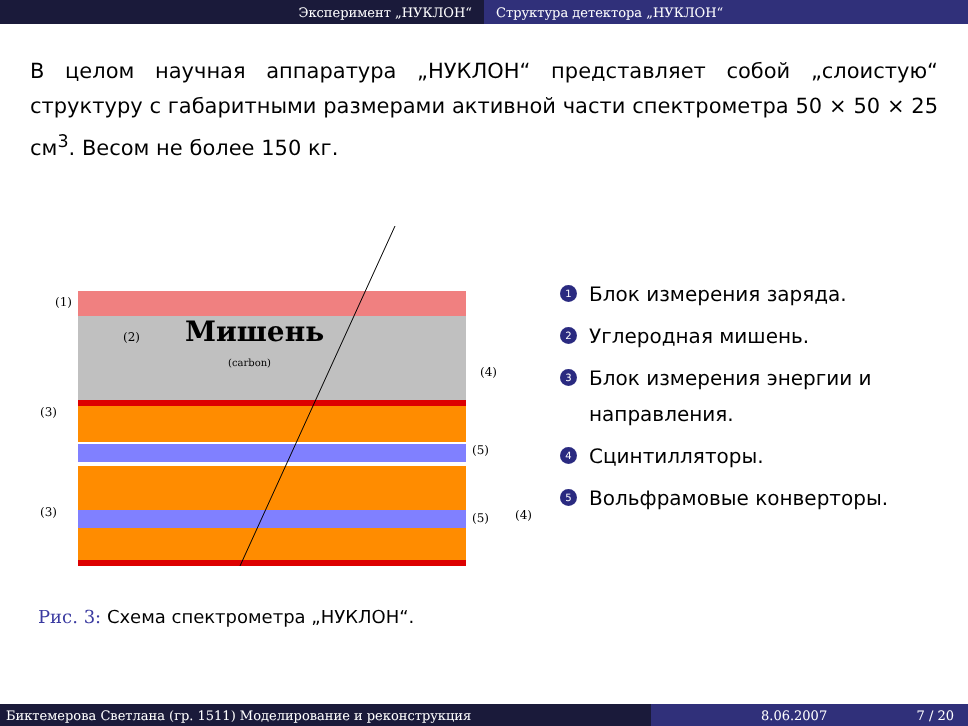Эксперимент „НУКЛОН“ Структура детектора „НУКЛОН“
В целом научная аппаратура „НУКЛОН“ представляет собой „слоистую“ структуру с габаритными размерами активной части спектрометра 50 × 50 × 25 см<sup>3</sup>. Весом не более 150 кг.
Мишень
(carbon)
(2)
(1)
(3)
(3)
(4)
(5)
(5)
(4)
1 Блок измерения заряда.
2 Углеродная мишень.
3 Блок измерения энергии и направления.
4 Сцинтилляторы.
5 Вольфрамовые конверторы.
Рис. 3: Схема спектрометра „НУКЛОН“.
Биктемерова Светлана (гр. 1511) Моделирование и реконструкция 8.06.2007 7 / 20